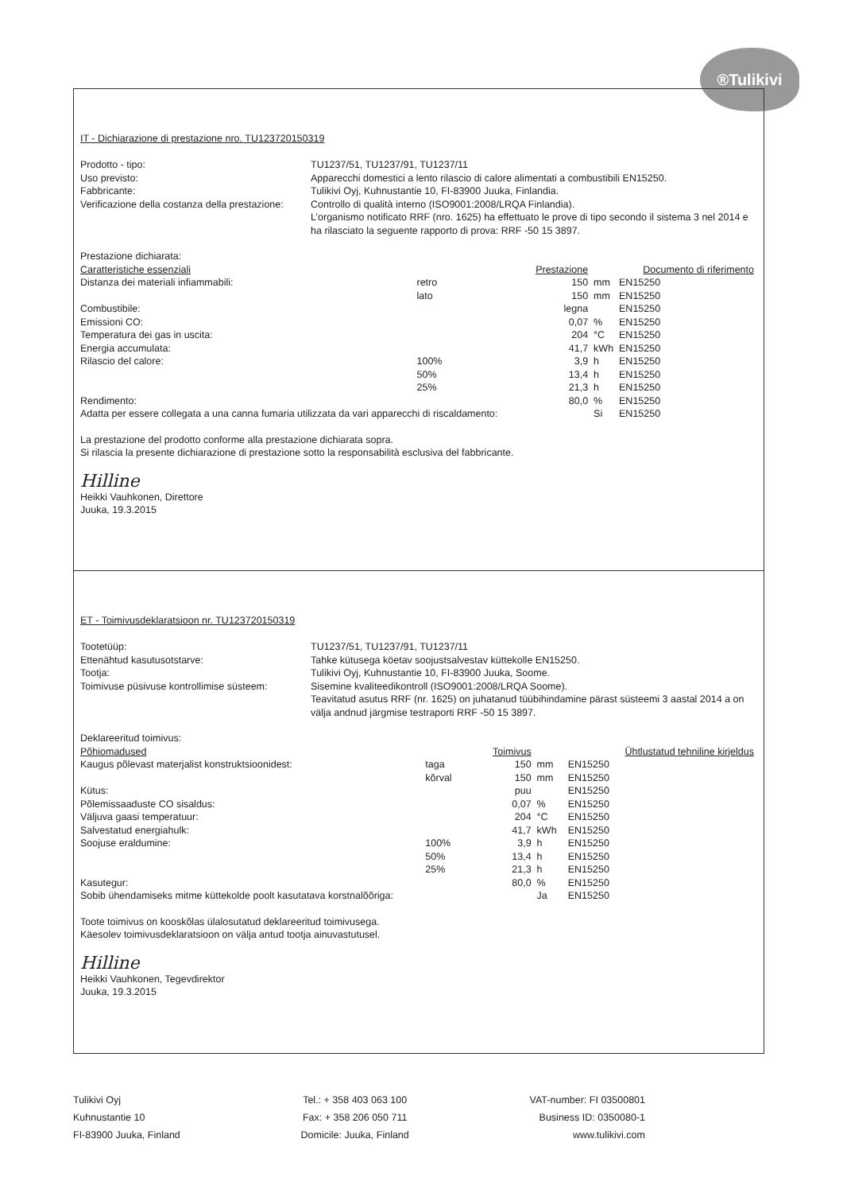®Tulikivi
IT - Dichiarazione di prestazione nro. TU123720150319
Prodotto - tipo:
TU1237/51, TU1237/91, TU1237/11
Uso previsto:
Apparecchi domestici a lento rilascio di calore alimentati a combustibili EN15250.
Fabbricante:
Tulikivi Oyj, Kuhnustantie 10, FI-83900 Juuka, Finlandia.
Verificazione della costanza della prestazione:
Controllo di qualità interno (ISO9001:2008/LRQA Finlandia).
L’organismo notificato RRF (nro. 1625) ha effettuato le prove di tipo secondo il sistema 3 nel 2014 e ha rilasciato la seguente rapporto di prova: RRF -50 15 3897.
Prestazione dichiarata:
| Caratteristiche essenziali | | Prestazione | | Documento di riferimento |
| --- | --- | --- | --- | --- |
| Distanza dei materiali infiammabili: | retro | 150 | mm | EN15250 |
| | lato | 150 | mm | EN15250 |
| Combustibile: | | legna | | EN15250 |
| Emissioni CO: | | 0,07 | % | EN15250 |
| Temperatura dei gas in uscita: | | 204 | °C | EN15250 |
| Energia accumulata: | | 41,7 | kWh | EN15250 |
| Rilascio del calore: | 100% | 3,9 | h | EN15250 |
| | 50% | 13,4 | h | EN15250 |
| | 25% | 21,3 | h | EN15250 |
| Rendimento: | | 80,0 | % | EN15250 |
| Adatta per essere collegata a una canna fumaria utilizzata da vari apparecchi di riscaldamento: | | | Si | EN15250 |
La prestazione del prodotto conforme alla prestazione dichiarata sopra.
Si rilascia la presente dichiarazione di prestazione sotto la responsabilità esclusiva del fabbricante.
Hilline
Heikki Vauhkonen, Direttore
Juuka, 19.3.2015
ET - Toimivusdeklaratsioon nr. TU123720150319
Tootetüüp:
TU1237/51, TU1237/91, TU1237/11
Ettenähtud kasutusotstarve:
Tahke kütusega köetav soojustsalvestav küttekolle EN15250.
Tootja:
Tulikivi Oyj, Kuhnustantie 10, FI-83900 Juuka, Soome.
Toimivuse püsivuse kontrollimise süsteem:
Sisemine kvaliteedikontroll (ISO9001:2008/LRQA Soome).
Teavitatud asutus RRF (nr. 1625) on juhatanud tüübihindamine pärast süsteemi 3 aastal 2014 a on välja andnud järgmise testraporti RRF -50 15 3897.
Deklareeritud toimivus:
| Põhiomadused | | Toimivus | | Ühtlustatud tehniline kirjeldus |
| --- | --- | --- | --- | --- |
| Kaugus põlevast materjalist konstruktsioonidest: | taga | 150 | mm | EN15250 |
| | kõrval | 150 | mm | EN15250 |
| Kütus: | | puu | | EN15250 |
| Põlemissaaduste CO sisaldus: | | 0,07 | % | EN15250 |
| Väljuva gaasi temperatuur: | | 204 | °C | EN15250 |
| Salvestatud energiahulk: | | 41,7 | kWh | EN15250 |
| Soojuse eraldumine: | 100% | 3,9 | h | EN15250 |
| | 50% | 13,4 | h | EN15250 |
| | 25% | 21,3 | h | EN15250 |
| Kasutegur: | | 80,0 | % | EN15250 |
| Sobib ühendamiseks mitme küttekolde poolt kasutatava korstnalõõriga: | | | Ja | EN15250 |
Toote toimivus on kooskõlas ülalosutatud deklareeritud toimivusega.
Käesolev toimivusdeklaratsioon on välja antud tootja ainuvastutusel.
Hilline
Heikki Vauhkonen, Tegevdirektor
Juuka, 19.3.2015
Tulikivi Oyj
Kuhnustantie 10
FI-83900 Juuka, Finland
Tel.: + 358 403 063 100
Fax: + 358 206 050 711
Domicile: Juuka, Finland
VAT-number: FI 03500801
Business ID: 0350080-1
www.tulikivi.com